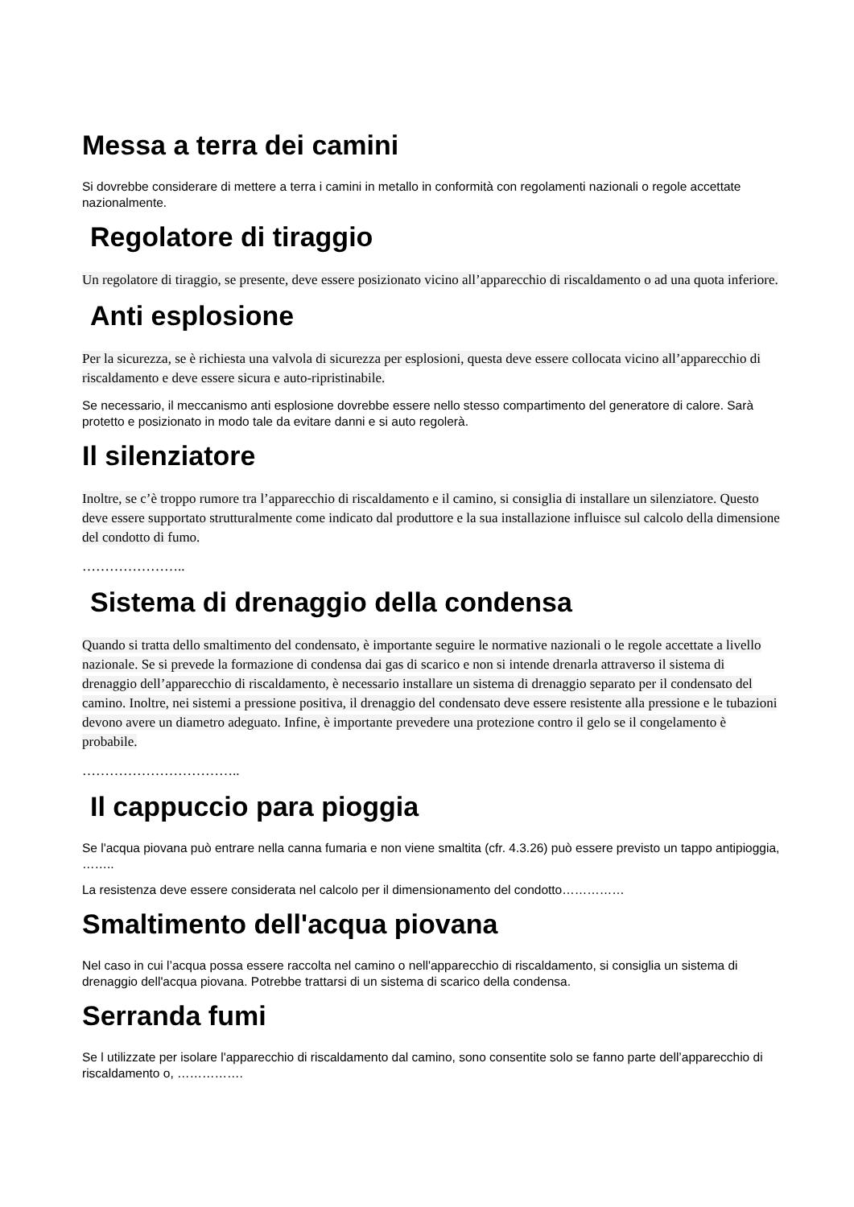Messa a terra dei camini
Si dovrebbe considerare di mettere a terra i camini in metallo in conformità con regolamenti nazionali o regole accettate nazionalmente.
Regolatore di tiraggio
Un regolatore di tiraggio, se presente, deve essere posizionato vicino all’apparecchio di riscaldamento o ad una quota inferiore.
Anti esplosione
Per la sicurezza, se è richiesta una valvola di sicurezza per esplosioni, questa deve essere collocata vicino all’apparecchio di riscaldamento e deve essere sicura e auto-ripristinabile.
Se necessario, il meccanismo anti esplosione dovrebbe essere nello stesso compartimento del generatore di calore. Sarà protetto e posizionato in modo tale da evitare danni e si auto regolerà.
Il silenziatore
Inoltre, se c’è troppo rumore tra l’apparecchio di riscaldamento e il camino, si consiglia di installare un silenziatore. Questo deve essere supportato strutturalmente come indicato dal produttore e la sua installazione influisce sul calcolo della dimensione del condotto di fumo.
…………………..
Sistema di drenaggio della condensa
Quando si tratta dello smaltimento del condensato, è importante seguire le normative nazionali o le regole accettate a livello nazionale. Se si prevede la formazione di condensa dai gas di scarico e non si intende drenarla attraverso il sistema di drenaggio dell’apparecchio di riscaldamento, è necessario installare un sistema di drenaggio separato per il condensato del camino. Inoltre, nei sistemi a pressione positiva, il drenaggio del condensato deve essere resistente alla pressione e le tubazioni devono avere un diametro adeguato. Infine, è importante prevedere una protezione contro il gelo se il congelamento è probabile.
……………………………..
Il cappuccio para pioggia
Se l'acqua piovana può entrare nella canna fumaria e non viene smaltita (cfr. 4.3.26) può essere previsto un tappo antipioggia, ……..
La resistenza deve essere considerata nel calcolo per il dimensionamento del condotto……………
Smaltimento dell'acqua piovana
Nel caso in cui l’acqua possa essere raccolta nel camino o nell'apparecchio di riscaldamento, si consiglia un sistema di drenaggio dell'acqua piovana. Potrebbe trattarsi di un sistema di scarico della condensa.
Serranda fumi
Se l utilizzate per isolare l'apparecchio di riscaldamento dal camino, sono consentite solo se fanno parte dell’apparecchio di riscaldamento o, …………….